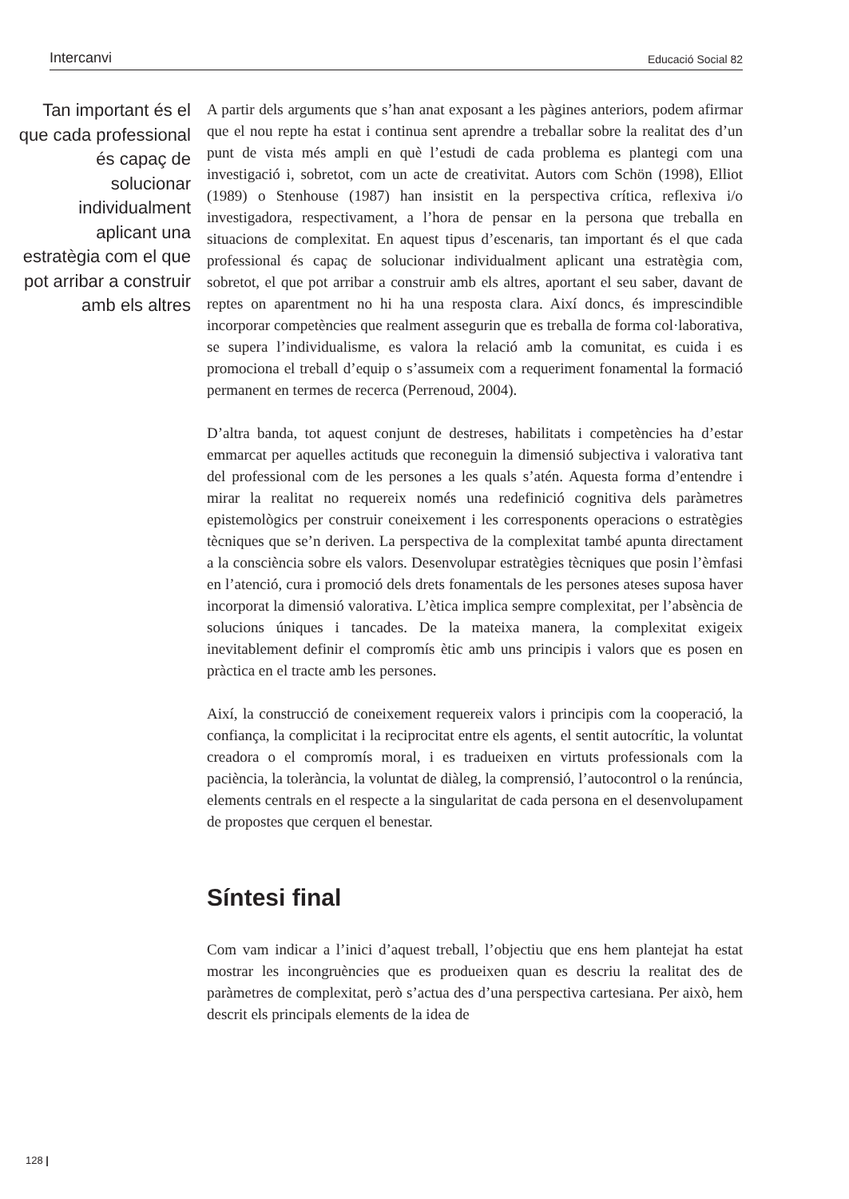Intercanvi Educació Social 82
Tan important és el que cada professional és capaç de solucionar individualment aplicant una estratègia com el que pot arribar a construir amb els altres
A partir dels arguments que s’han anat exposant a les pàgines anteriors, podem afirmar que el nou repte ha estat i continua sent aprendre a treballar sobre la realitat des d’un punt de vista més ampli en què l’estudi de cada problema es plantegi com una investigació i, sobretot, com un acte de creativitat. Autors com Schön (1998), Elliot (1989) o Stenhouse (1987) han insistit en la perspectiva crítica, reflexiva i/o investigadora, respectivament, a l’hora de pensar en la persona que treballa en situacions de complexitat. En aquest tipus d’escenaris, tan important és el que cada professional és capaç de solucionar individualment aplicant una estratègia com, sobretot, el que pot arribar a construir amb els altres, aportant el seu saber, davant de reptes on aparentment no hi ha una resposta clara. Així doncs, és imprescindible incorporar competències que realment assegurin que es treballa de forma col·laborativa, se supera l’individualisme, es valora la relació amb la comunitat, es cuida i es promociona el treball d’equip o s’assumeix com a requeriment fonamental la formació permanent en termes de recerca (Perrenoud, 2004).
D’altra banda, tot aquest conjunt de destreses, habilitats i competències ha d’estar emmarcat per aquelles actituds que reconeguin la dimensió subjectiva i valorativa tant del professional com de les persones a les quals s’atén. Aquesta forma d’entendre i mirar la realitat no requereix només una redefinició cognitiva dels paràmetres epistemològics per construir coneixement i les corresponents operacions o estratègies tècniques que se’n deriven. La perspectiva de la complexitat també apunta directament a la consciència sobre els valors. Desenvolupar estratègies tècniques que posin l’èmfasi en l’atenció, cura i promoció dels drets fonamentals de les persones ateses suposa haver incorporat la dimensió valorativa. L’ètica implica sempre complexitat, per l’absència de solucions úniques i tancades. De la mateixa manera, la complexitat exigeix inevitablement definir el compromís ètic amb uns principis i valors que es posen en pràctica en el tracte amb les persones.
Així, la construcció de coneixement requereix valors i principis com la cooperació, la confiança, la complicitat i la reciprocitat entre els agents, el sentit autocrític, la voluntat creadora o el compromís moral, i es tradueixen en virtuts professionals com la paciència, la tolerància, la voluntat de diàleg, la comprensió, l’autocontrol o la renúncia, elements centrals en el respecte a la singularitat de cada persona en el desenvolupament de propostes que cerquen el benestar.
Síntesi final
Com vam indicar a l’inici d’aquest treball, l’objectiu que ens hem plantejat ha estat mostrar les incongruències que es produeixen quan es descriu la realitat des de paràmetres de complexitat, però s’actua des d’una perspectiva cartesiana. Per això, hem descrit els principals elements de la idea de
128 |